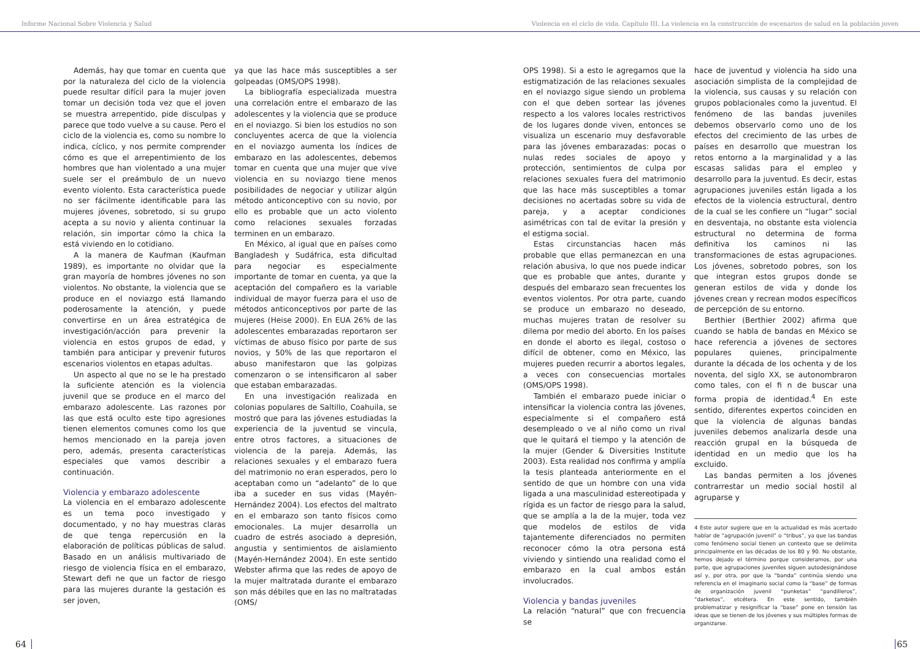Informe Nacional Sobre Violencia y Salud Violencia en el ciclo de vida. Capítulo III. La violencia en la construcción de escenarios de salud en la población joven
Además, hay que tomar en cuenta que por la naturaleza del ciclo de la violencia puede resultar difícil para la mujer joven tomar un decisión toda vez que el joven se muestra arrepentido, pide disculpas y parece que todo vuelve a su cause. Pero el ciclo de la violencia es, como su nombre lo indica, cíclico, y nos permite comprender cómo es que el arrepentimiento de los hombres que han violentado a una mujer suele ser el preámbulo de un nuevo evento violento. Esta característica puede no ser fácilmente identificable para las mujeres jóvenes, sobretodo, si su grupo acepta a su novio y alienta continuar la relación, sin importar cómo la chica la está viviendo en lo cotidiano.
A la manera de Kaufman (Kaufman 1989), es importante no olvidar que la gran mayoría de hombres jóvenes no son violentos. No obstante, la violencia que se produce en el noviazgo está llamando poderosamente la atención, y puede convertirse en un área estratégica de investigación/acción para prevenir la violencia en estos grupos de edad, y también para anticipar y prevenir futuros escenarios violentos en etapas adultas.
Un aspecto al que no se le ha prestado la suficiente atención es la violencia juvenil que se produce en el marco del embarazo adolescente. Las razones por las que está oculto este tipo agresiones tienen elementos comunes como los que hemos mencionado en la pareja joven pero, además, presenta características especiales que vamos describir a continuación.
Violencia y embarazo adolescente
La violencia en el embarazo adolescente es un tema poco investigado y documentado, y no hay muestras claras de que tenga repercusión en la elaboración de políticas públicas de salud. Basado en un análisis multivariado de riesgo de violencia física en el embarazo, Stewart defi ne que un factor de riesgo para las mujeres durante la gestación es ser joven,
ya que las hace más susceptibles a ser golpeadas (OMS/OPS 1998).
La bibliografía especializada muestra una correlación entre el embarazo de las adolescentes y la violencia que se produce en el noviazgo. Si bien los estudios no son concluyentes acerca de que la violencia en el noviazgo aumenta los índices de embarazo en las adolescentes, debemos tomar en cuenta que una mujer que vive violencia en su noviazgo tiene menos posibilidades de negociar y utilizar algún método anticonceptivo con su novio, por ello es probable que un acto violento como relaciones sexuales forzadas terminen en un embarazo.
En México, al igual que en países como Bangladesh y Sudáfrica, esta dificultad para negociar es especialmente importante de tomar en cuenta, ya que la aceptación del compañero es la variable individual de mayor fuerza para el uso de métodos anticonceptivos por parte de las mujeres (Heise 2000). En EUA 26% de las adolescentes embarazadas reportaron ser víctimas de abuso físico por parte de sus novios, y 50% de las que reportaron el abuso manifestaron que las golpizas comenzaron o se intensificaron al saber que estaban embarazadas.
En una investigación realizada en colonias populares de Saltillo, Coahuila, se mostró que para las jóvenes estudiadas la experiencia de la juventud se vincula, entre otros factores, a situaciones de violencia de la pareja. Además, las relaciones sexuales y el embarazo fuera del matrimonio no eran esperados, pero lo aceptaban como un “adelanto” de lo que iba a suceder en sus vidas (Mayén- Hernández 2004). Los efectos del maltrato en el embarazo son tanto físicos como emocionales. La mujer desarrolla un cuadro de estrés asociado a depresión, angustia y sentimientos de aislamiento (Mayén-Hernández 2004). En este sentido Webster afirma que las redes de apoyo de la mujer maltratada durante el embarazo son más débiles que en las no maltratadas (OMS/
OPS 1998). Si a esto le agregamos que la estigmatización de las relaciones sexuales en el noviazgo sigue siendo un problema con el que deben sortear las jóvenes respecto a los valores locales restrictivos de los lugares donde viven, entonces se visualiza un escenario muy desfavorable para las jóvenes embarazadas: pocas o nulas redes sociales de apoyo y protección, sentimientos de culpa por relaciones sexuales fuera del matrimonio que las hace más susceptibles a tomar decisiones no acertadas sobre su vida de pareja, y a aceptar condiciones asimétricas con tal de evitar la presión y el estigma social.
Estas circunstancias hacen más probable que ellas permanezcan en una relación abusiva, lo que nos puede indicar que es probable que antes, durante y después del embarazo sean frecuentes los eventos violentos. Por otra parte, cuando se produce un embarazo no deseado, muchas mujeres tratan de resolver su dilema por medio del aborto. En los países en donde el aborto es ilegal, costoso o difícil de obtener, como en México, las mujeres pueden recurrir a abortos legales, a veces con consecuencias mortales (OMS/OPS 1998).
También el embarazo puede iniciar o intensificar la violencia contra las jóvenes, especialmente si el compañero está desempleado o ve al niño como un rival que le quitará el tiempo y la atención de la mujer (Gender & Diversities Institute 2003). Esta realidad nos confirma y amplía la tesis planteada anteriormente en el sentido de que un hombre con una vida ligada a una masculinidad estereotipada y rígida es un factor de riesgo para la salud, que se amplía a la de la mujer, toda vez que modelos de estilos de vida tajantemente diferenciados no permiten reconocer cómo la otra persona está viviendo y sintiendo una realidad como el embarazo en la cual ambos están involucrados.
Violencia y bandas juveniles
La relación “natural” que con frecuencia se
hace de juventud y violencia ha sido una asociación simplista de la complejidad de la violencia, sus causas y su relación con grupos poblacionales como la juventud. El fenómeno de las bandas juveniles debemos observarlo como uno de los efectos del crecimiento de las urbes de países en desarrollo que muestran los retos entorno a la marginalidad y a las escasas salidas para el empleo y desarrollo para la juventud. Es decir, estas agrupaciones juveniles están ligada a los efectos de la violencia estructural, dentro de la cual se les confiere un “lugar” social en desventaja, no obstante esta violencia estructural no determina de forma definitiva los caminos ni las transformaciones de estas agrupaciones. Los jóvenes, sobretodo pobres, son los que integran estos grupos donde se generan estilos de vida y donde los jóvenes crean y recrean modos específicos de percepción de su entorno.
Berthier (Berthier 2002) afirma que cuando se habla de bandas en México se hace referencia a jóvenes de sectores populares quienes, principalmente durante la década de los ochenta y de los noventa, del siglo XX, se autonombraron como tales, con el fi n de buscar una forma propia de identidad.<sup>4</sup> En este sentido, diferentes expertos coinciden en que la violencia de algunas bandas juveniles debemos analizarla desde una reacción grupal en la búsqueda de identidad en un medio que los ha excluido.
Las bandas permiten a los jóvenes contrarrestar un medio social hostil al agruparse y
4 Este autor sugiere que en la actualidad es más acertado hablar de “agrupación juvenil” o “tribus”, ya que las bandas como fenómeno social tienen un contexto que se delimita principalmente en las décadas de los 80 y 90. No obstante, hemos dejado el término porque consideramos, por una parte, que agrupaciones juveniles siguen autodesignándose así y, por otra, por que la “banda” continúa siendo una referencia en el imaginario social como la “base” de formas de organización juvenil “punketas” “pandilleros”, “darketos”, etcétera. En este sentido, también problematizar y resignificar la “base” pone en tensión las ideas que se tienen de los jóvenes y sus múltiples formas de organizarse.
64 65